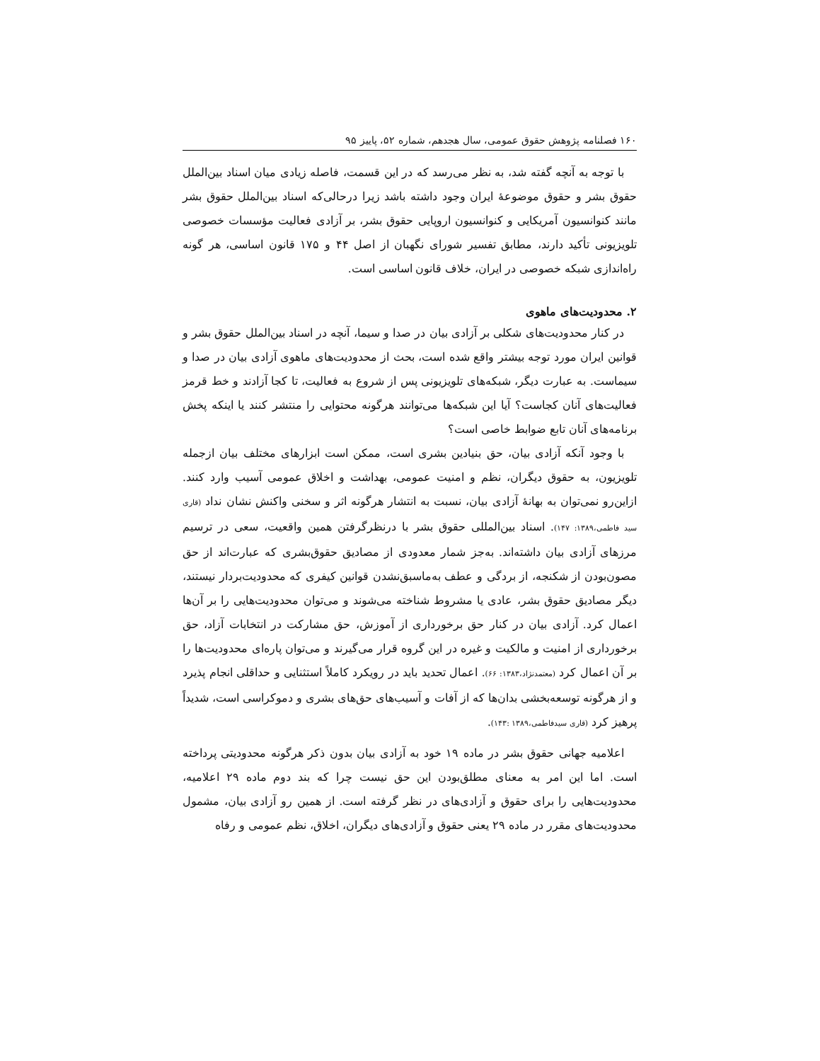۱۶۰ فصلنامه پژوهش حقوق عمومی، سال هجدهم، شماره ۵۲، پاییز ۹۵
با توجه به آنچه گفته شد، به نظر می‌رسد که در این قسمت، فاصله زیادی میان اسناد بین‌الملل حقوق بشر و حقوق موضوعهٔ ایران وجود داشته باشد زیرا درحالی‌که اسناد بین‌الملل حقوق بشر مانند کنوانسیون آمریکایی و کنوانسیون اروپایی حقوق بشر، بر آزادی فعالیت مؤسسات خصوصی تلویزیونی تأکید دارند، مطابق تفسیر شورای نگهبان از اصل ۴۴ و ۱۷۵ قانون اساسی، هر گونه راه‌اندازی شبکه خصوصی در ایران، خلاف قانون اساسی است.
۲. محدودیت‌های ماهوی
در کنار محدودیت‌های شکلی بر آزادی بیان در صدا و سیما، آنچه در اسناد بین‌الملل حقوق بشر و قوانین ایران مورد توجه بیشتر واقع شده است، بحث از محدودیت‌های ماهوی آزادی بیان در صدا و سیماست. به عبارت دیگر، شبکه‌های تلویزیونی پس از شروع به فعالیت، تا کجا آزادند و خط قرمز فعالیت‌های آنان کجاست؟ آیا این شبکه‌ها می‌توانند هرگونه محتوایی را منتشر کنند یا اینکه پخش برنامه‌های آنان تابع ضوابط خاصی است؟
با وجود آنکه آزادی بیان، حق بنیادین بشری است، ممکن است ابزارهای مختلف بیان ازجمله تلویزیون، به حقوق دیگران، نظم و امنیت عمومی، بهداشت و اخلاق عمومی آسیب وارد کنند. ازاین‌رو نمی‌توان به بهانهٔ آزادی بیان، نسبت به انتشار هرگونه اثر و سخنی واکنش نشان نداد (قاری سید فاطمی،۱۳۸۹: ۱۴۷). اسناد بین‌المللی حقوق بشر با درنظرگرفتن همین واقعیت، سعی در ترسیم مرزهای آزادی بیان داشته‌اند. به‌جز شمار معدودی از مصادیق حقوق‌بشری که عبارت‌اند از حق مصون‌بودن از شکنجه، از بردگی و عطف به‌ماسبق‌نشدن قوانین کیفری که محدودیت‌بردار نیستند، دیگر مصادیق حقوق بشر، عادی یا مشروط شناخته می‌شوند و می‌توان محدودیت‌هایی را بر آن‌ها اعمال کرد. آزادی بیان در کنار حق برخورداری از آموزش، حق مشارکت در انتخابات آزاد، حق برخورداری از امنیت و مالکیت و غیره در این گروه قرار می‌گیرند و می‌توان پاره‌ای محدودیت‌ها را بر آن اعمال کرد (معتمدنژاد،۱۳۸۳: ۶۶). اعمال تحدید باید در رویکرد کاملاً استثنایی و حداقلی انجام پذیرد و از هرگونه توسعه‌بخشی بدان‌ها که از آفات و آسیب‌های حق‌های بشری و دموکراسی است، شدیداً پرهیز کرد (قاری سیدفاطمی،۱۳۸۹ :۱۴۳).
اعلامیه جهانی حقوق بشر در ماده ۱۹ خود به آزادی بیان بدون ذکر هرگونه محدودیتی پرداخته است. اما این امر به معنای مطلق‌بودن این حق نیست چرا که بند دوم ماده ۲۹ اعلامیه، محدودیت‌هایی را برای حقوق و آزادی‌های در نظر گرفته است. از همین رو آزادی بیان، مشمول محدودیت‌های مقرر در ماده ۲۹ یعنی حقوق و آزادی‌های دیگران، اخلاق، نظم عمومی و رفاه